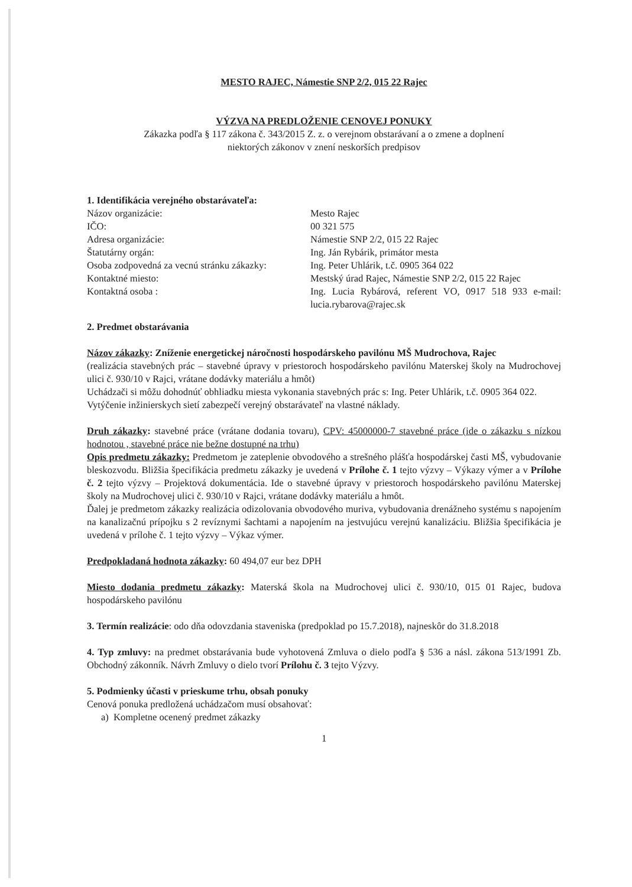MESTO RAJEC, Námestie SNP 2/2, 015 22 Rajec
VÝZVA NA PREDLOŽENIE CENOVEJ PONUKY
Zákazka podľa § 117 zákona č. 343/2015 Z. z. o verejnom obstarávaní a o zmene a doplnení
niektorých zákonov v znení neskorších predpisov
1. Identifikácia verejného obstarávateľa:
| Názov organizácie: | Mesto Rajec |
| IČO: | 00 321 575 |
| Adresa organizácie: | Námestie SNP 2/2, 015 22 Rajec |
| Štatutárny orgán: | Ing. Ján Rybárik, primátor mesta |
| Osoba zodpovedná za vecnú stránku zákazky: | Ing. Peter Uhlárik, t.č. 0905 364 022 |
| Kontaktné miesto: | Mestský úrad Rajec, Námestie SNP 2/2, 015 22 Rajec |
| Kontaktná osoba : | Ing. Lucia Rybárová, referent VO, 0917 518 933 e-mail: lucia.rybarova@rajec.sk |
2. Predmet obstarávania
Názov zákazky: Zníženie energetickej náročnosti hospodárskeho pavilónu MŠ Mudrochova, Rajec
(realizácia stavebných prác – stavebné úpravy v priestoroch hospodárskeho pavilónu Materskej školy na Mudrochovej ulici č. 930/10 v Rajci, vrátane dodávky materiálu a hmôt)
Uchádzači si môžu dohodnúť obhliadku miesta vykonania stavebných prác s: Ing. Peter Uhlárik, t.č. 0905 364 022.
Vytýčenie inžinierskych sietí zabezpečí verejný obstarávateľ na vlastné náklady.
Druh zákazky: stavebné práce (vrátane dodania tovaru), CPV: 45000000-7 stavebné práce (ide o zákazku s nízkou hodnotou , stavebné práce nie bežne dostupné na trhu)
Opis predmetu zákazky: Predmetom je zateplenie obvodového a strešného plášťa hospodárskej časti MŠ, vybudovanie bleskozvodu. Bližšia špecifikácia predmetu zákazky je uvedená v Prílohe č. 1 tejto výzvy – Výkazy výmer a v Prílohe č. 2 tejto výzvy – Projektová dokumentácia. Ide o stavebné úpravy v priestoroch hospodárskeho pavilónu Materskej školy na Mudrochovej ulici č. 930/10 v Rajci, vrátane dodávky materiálu a hmôt.
Ďalej je predmetom zákazky realizácia odizolovania obvodového muriva, vybudovania drenážneho systému s napojením na kanalizačnú prípojku s 2 revíznymi šachtami a napojením na jestvujúcu verejnú kanalizáciu. Bližšia špecifikácia je uvedená v prílohe č. 1 tejto výzvy – Výkaz výmer.
Predpokladaná hodnota zákazky: 60 494,07 eur bez DPH
Miesto dodania predmetu zákazky: Materská škola na Mudrochovej ulici č. 930/10, 015 01 Rajec, budova hospodárskeho pavilónu
3. Termín realizácie: odo dňa odovzdania staveniska (predpoklad po 15.7.2018), najneskôr do 31.8.2018
4. Typ zmluvy: na predmet obstarávania bude vyhotovená Zmluva o dielo podľa § 536 a násl. zákona 513/1991 Zb. Obchodný zákonník. Návrh Zmluvy o dielo tvorí Prílohu č. 3 tejto Výzvy.
5. Podmienky účasti v prieskume trhu, obsah ponuky
Cenová ponuka predložená uchádzačom musí obsahovať:
a) Kompletne ocenený predmet zákazky
1